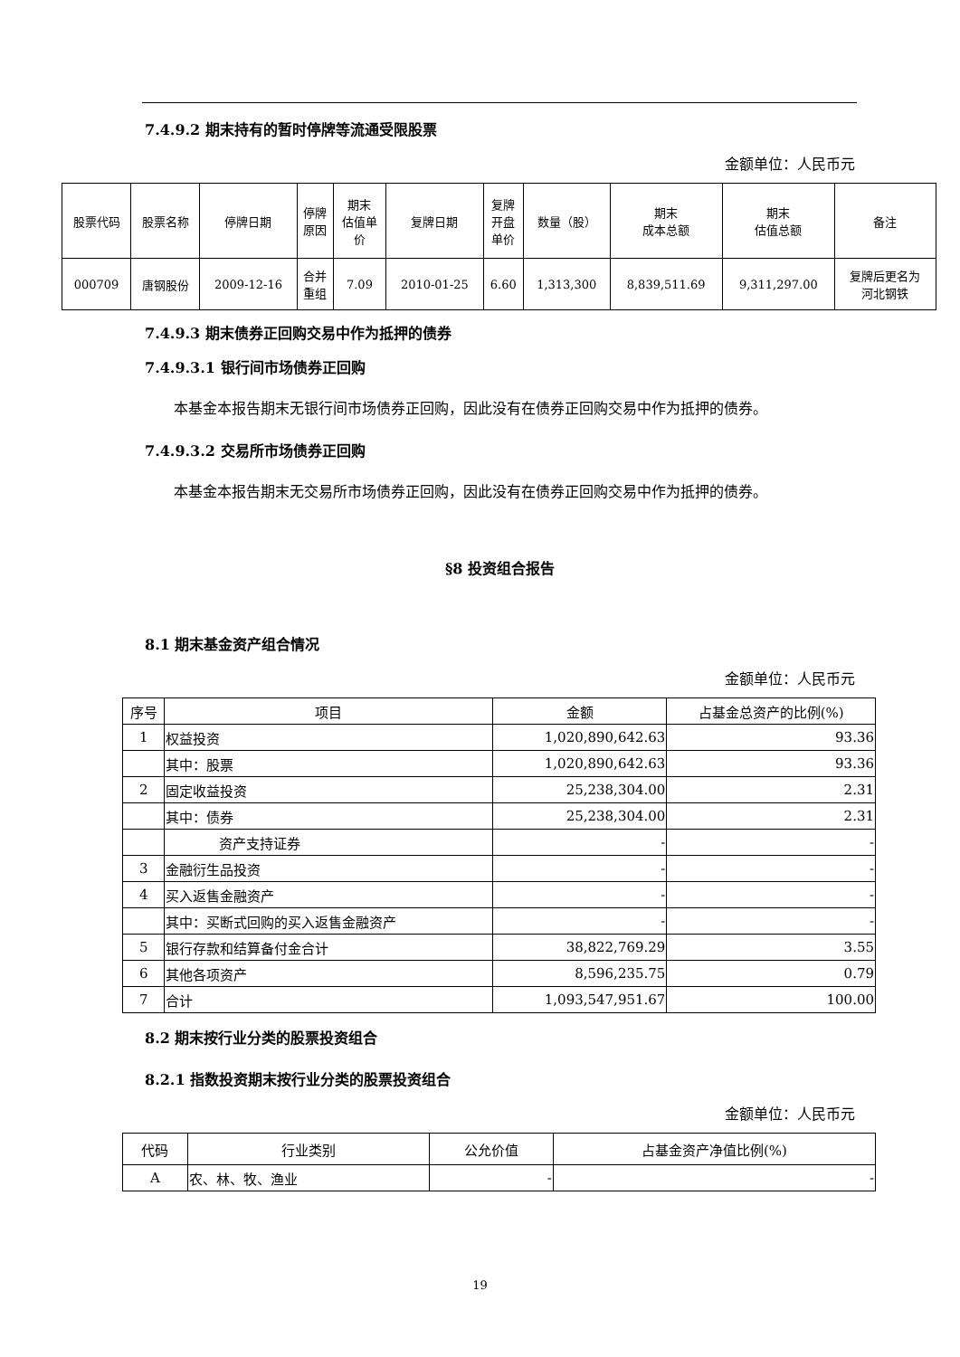7.4.9.2 期末持有的暂时停牌等流通受限股票
金额单位：人民币元
| 股票代码 | 股票名称 | 停牌日期 | 停牌 原因 | 期末 估值单 价 | 复牌日期 | 复牌 开盘 单价 | 数量（股） | 期末 成本总额 | 期末 估值总额 | 备注 |
| --- | --- | --- | --- | --- | --- | --- | --- | --- | --- | --- |
| 000709 | 唐钢股份 | 2009-12-16 | 合并 重组 | 7.09 | 2010-01-25 | 6.60 | 1,313,300 | 8,839,511.69 | 9,311,297.00 | 复牌后更名为 河北钢铁 |
7.4.9.3 期末债券正回购交易中作为抵押的债券
7.4.9.3.1 银行间市场债券正回购
本基金本报告期末无银行间市场债券正回购，因此没有在债券正回购交易中作为抵押的债券。
7.4.9.3.2 交易所市场债券正回购
本基金本报告期末无交易所市场债券正回购，因此没有在债券正回购交易中作为抵押的债券。
§8 投资组合报告
8.1 期末基金资产组合情况
金额单位：人民币元
| 序号 | 项目 | 金额 | 占基金总资产的比例(%) |
| 1 | 权益投资 | 1,020,890,642.63 | 93.36 |
| | 其中：股票 | 1,020,890,642.63 | 93.36 |
| 2 | 固定收益投资 | 25,238,304.00 | 2.31 |
| | 其中：债券 | 25,238,304.00 | 2.31 |
| | 资产支持证券 | - | - |
| 3 | 金融衍生品投资 | - | - |
| 4 | 买入返售金融资产 | - | - |
| | 其中：买断式回购的买入返售金融资产 | - | - |
| 5 | 银行存款和结算备付金合计 | 38,822,769.29 | 3.55 |
| 6 | 其他各项资产 | 8,596,235.75 | 0.79 |
| 7 | 合计 | 1,093,547,951.67 | 100.00 |
8.2 期末按行业分类的股票投资组合
8.2.1 指数投资期末按行业分类的股票投资组合
金额单位：人民币元
| 代码 | 行业类别 | 公允价值 | 占基金资产净值比例(%) |
| A | 农、林、牧、渔业 | - | - |
19